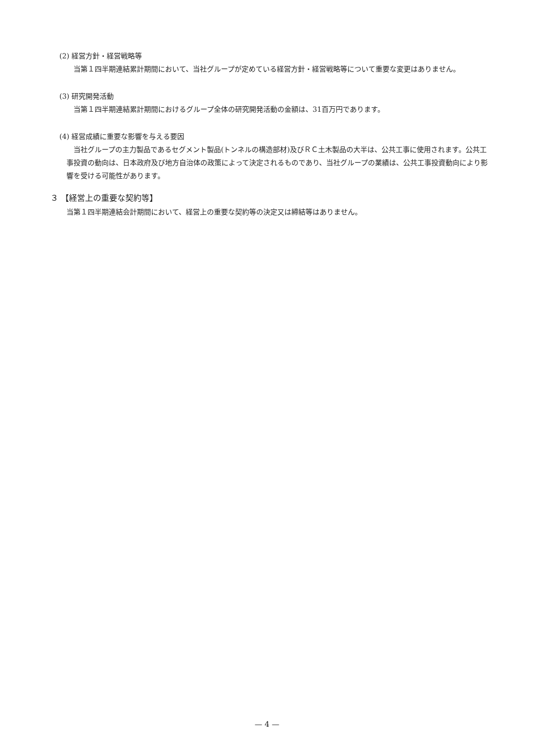(2) 経営方針・経営戦略等
当第１四半期連結累計期間において、当社グループが定めている経営方針・経営戦略等について重要な変更はありません。
(3) 研究開発活動
当第１四半期連結累計期間におけるグループ全体の研究開発活動の金額は、31百万円であります。
(4) 経営成績に重要な影響を与える要因
当社グループの主力製品であるセグメント製品(トンネルの構造部材)及びＲＣ土木製品の大半は、公共工事に使用されます。公共工事投資の動向は、日本政府及び地方自治体の政策によって決定されるものであり、当社グループの業績は、公共工事投資動向により影響を受ける可能性があります。
３ 【経営上の重要な契約等】
当第１四半期連結会計期間において、経営上の重要な契約等の決定又は締結等はありません。
— 4 —